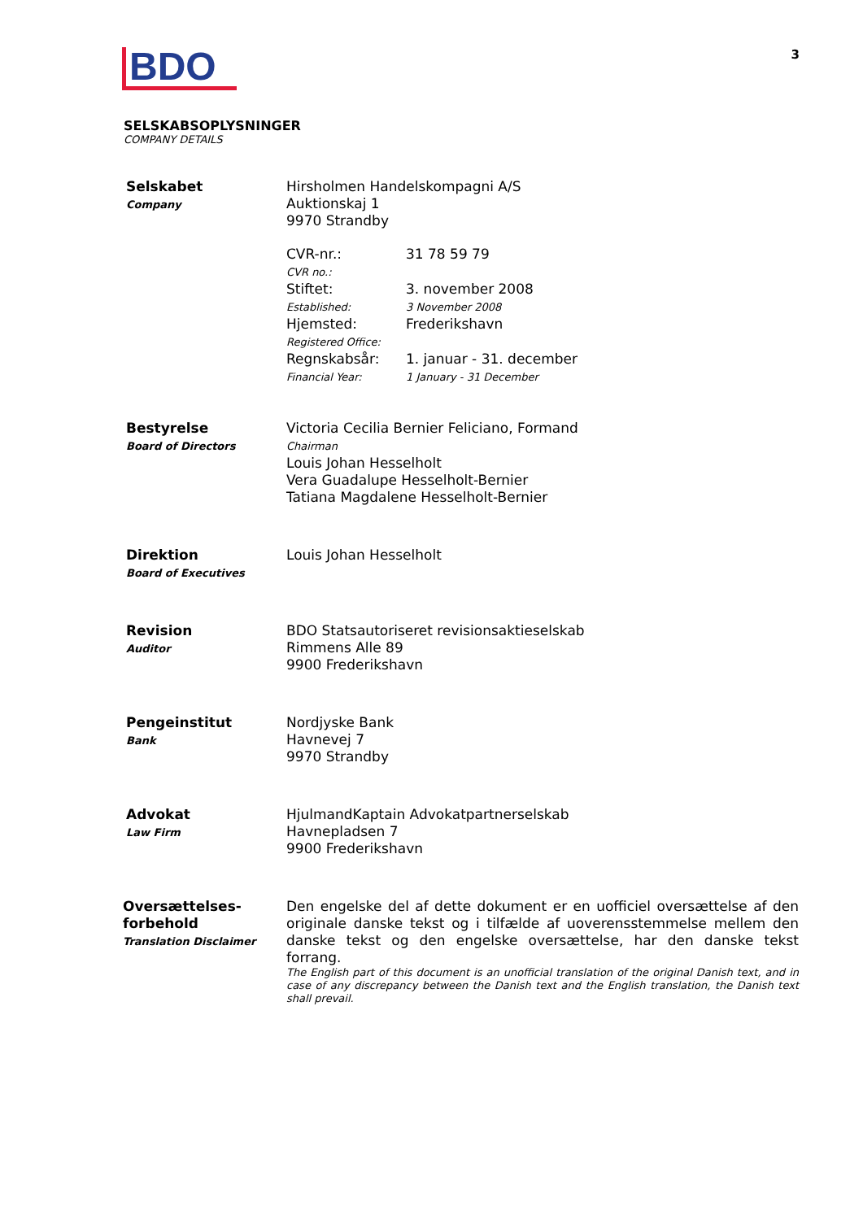BDO
3
SELSKABSOPLYSNINGER
COMPANY DETAILS
Selskabet
Company
Hirsholmen Handelskompagni A/S
Auktionskaj 1
9970 Strandby
CVR-nr.:
CVR no.:
31 78 59 79
Stiftet:
Established:
3. november 2008
3 November 2008
Hjemsted:
Registered Office:
Frederikshavn
Regnskabsår:
Financial Year:
1. januar - 31. december
1 January - 31 December
Bestyrelse
Board of Directors
Victoria Cecilia Bernier Feliciano, Formand
Chairman
Louis Johan Hesselholt
Vera Guadalupe Hesselholt-Bernier
Tatiana Magdalene Hesselholt-Bernier
Direktion
Board of Executives
Louis Johan Hesselholt
Revision
Auditor
BDO Statsautoriseret revisionsaktieselskab
Rimmens Alle 89
9900 Frederikshavn
Pengeinstitut
Bank
Nordjyske Bank
Havnevej 7
9970 Strandby
Advokat
Law Firm
HjulmandKaptain Advokatpartnerselskab
Havnepladsen 7
9900 Frederikshavn
Oversættelses-
forbehold
Translation Disclaimer
Den engelske del af dette dokument er en uofficiel oversættelse af den originale danske tekst og i tilfælde af uoverensstemmelse mellem den danske tekst og den engelske oversættelse, har den danske tekst forrang.
The English part of this document is an unofficial translation of the original Danish text, and in case of any discrepancy between the Danish text and the English translation, the Danish text shall prevail.